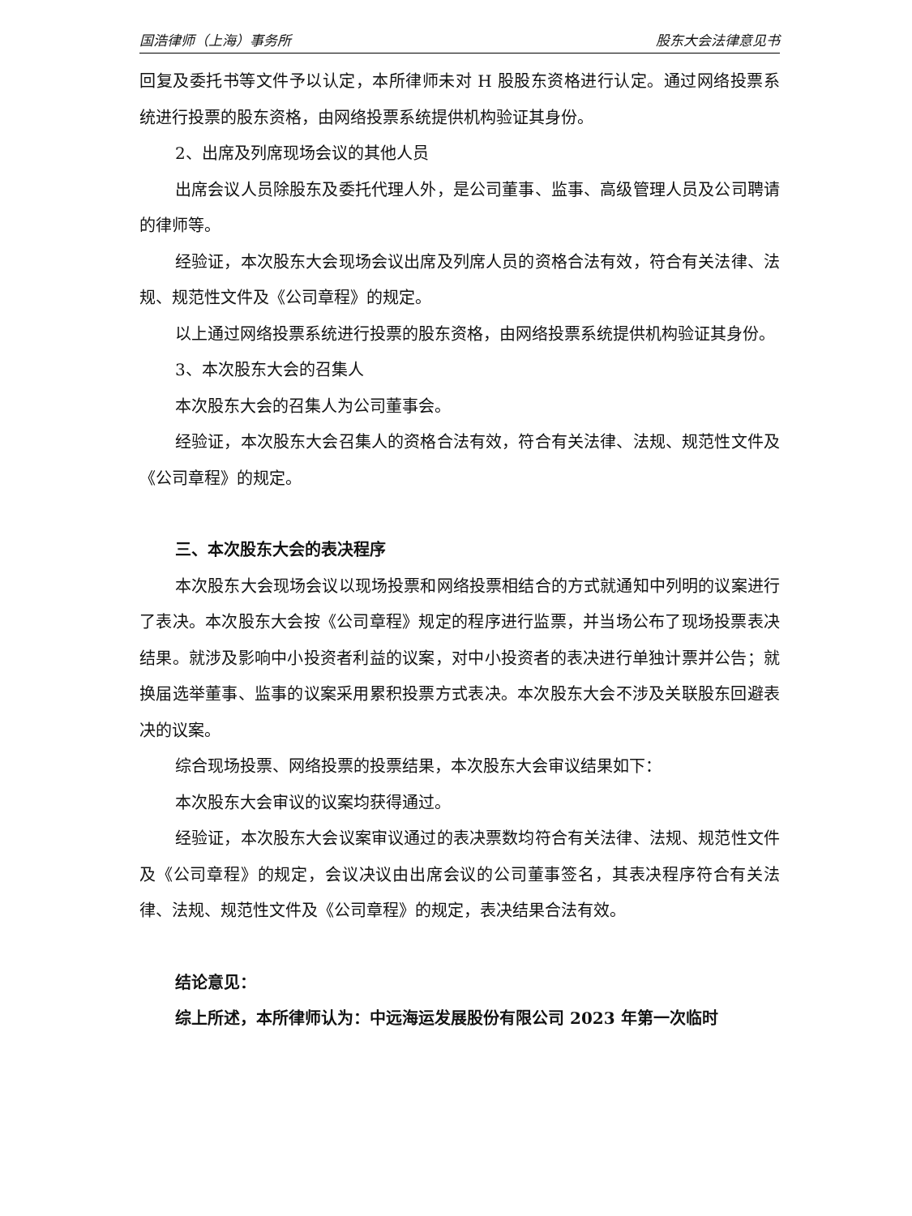国浩律师（上海）事务所 股东大会法律意见书
回复及委托书等文件予以认定，本所律师未对 H 股股东资格进行认定。通过网络投票系统进行投票的股东资格，由网络投票系统提供机构验证其身份。
2、出席及列席现场会议的其他人员
出席会议人员除股东及委托代理人外，是公司董事、监事、高级管理人员及公司聘请的律师等。
经验证，本次股东大会现场会议出席及列席人员的资格合法有效，符合有关法律、法规、规范性文件及《公司章程》的规定。
以上通过网络投票系统进行投票的股东资格，由网络投票系统提供机构验证其身份。
3、本次股东大会的召集人
本次股东大会的召集人为公司董事会。
经验证，本次股东大会召集人的资格合法有效，符合有关法律、法规、规范性文件及《公司章程》的规定。
三、本次股东大会的表决程序
本次股东大会现场会议以现场投票和网络投票相结合的方式就通知中列明的议案进行了表决。本次股东大会按《公司章程》规定的程序进行监票，并当场公布了现场投票表决结果。就涉及影响中小投资者利益的议案，对中小投资者的表决进行单独计票并公告；就换届选举董事、监事的议案采用累积投票方式表决。本次股东大会不涉及关联股东回避表决的议案。
综合现场投票、网络投票的投票结果，本次股东大会审议结果如下：
本次股东大会审议的议案均获得通过。
经验证，本次股东大会议案审议通过的表决票数均符合有关法律、法规、规范性文件及《公司章程》的规定，会议决议由出席会议的公司董事签名，其表决程序符合有关法律、法规、规范性文件及《公司章程》的规定，表决结果合法有效。
结论意见：
综上所述，本所律师认为：中远海运发展股份有限公司 2023 年第一次临时